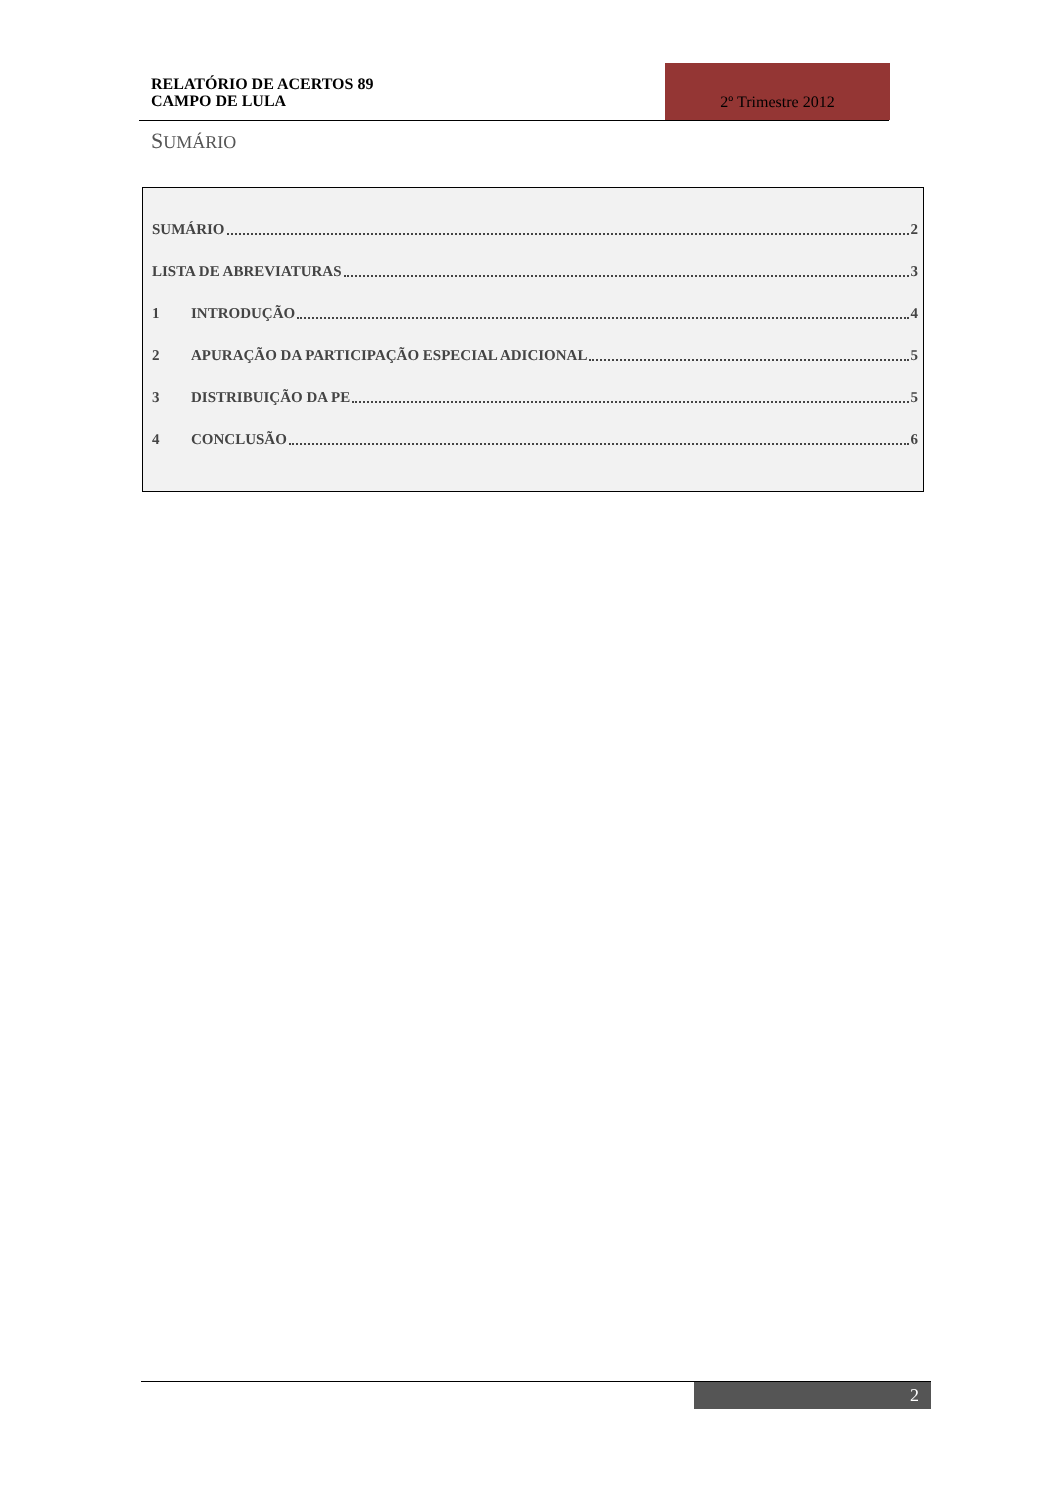RELATÓRIO DE ACERTOS 89
CAMPO DE LULA
2º Trimestre 2012
SUMÁRIO
SUMÁRIO 2
LISTA DE ABREVIATURAS 3
1 INTRODUÇÃO 4
2 APURAÇÃO DA PARTICIPAÇÃO ESPECIAL ADICIONAL 5
3 DISTRIBUIÇÃO DA PE 5
4 CONCLUSÃO 6
2